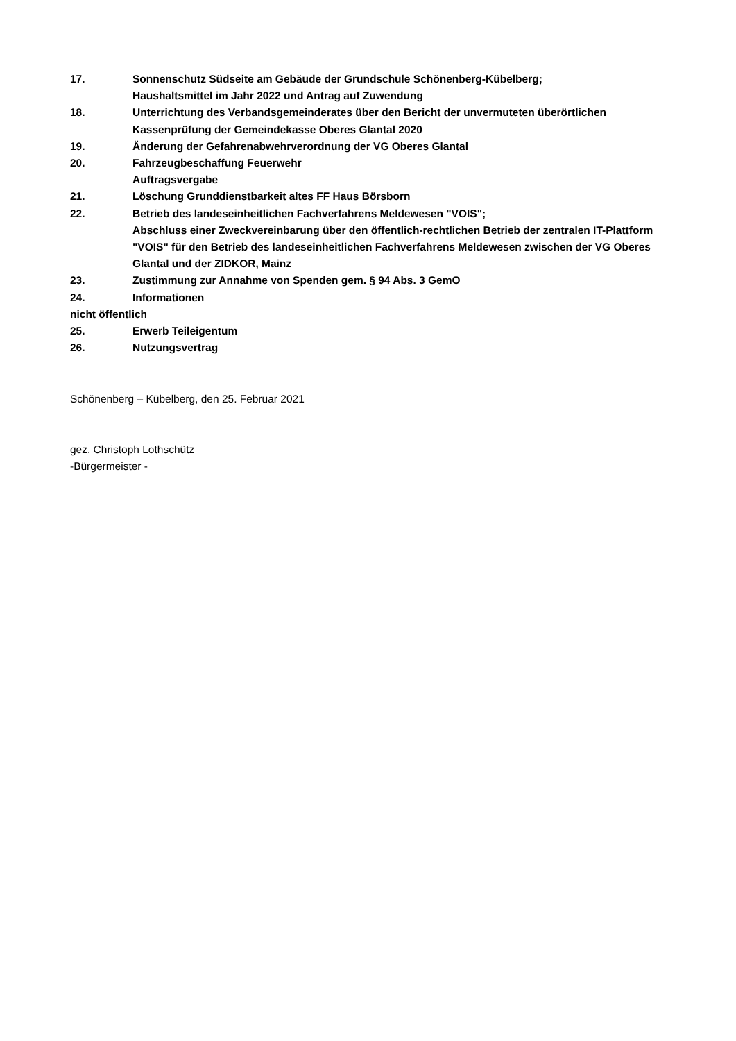17. Sonnenschutz Südseite am Gebäude der Grundschule Schönenberg-Kübelberg;
Haushaltsmittel im Jahr 2022 und Antrag auf Zuwendung
18. Unterrichtung des Verbandsgemeinderates über den Bericht der unvermuteten überörtlichen Kassenprüfung der Gemeindekasse Oberes Glantal 2020
19. Änderung der Gefahrenabwehrverordnung der VG Oberes Glantal
20. Fahrzeugbeschaffung Feuerwehr
Auftragsvergabe
21. Löschung Grunddienstbarkeit altes FF Haus Börsborn
22. Betrieb des landeseinheitlichen Fachverfahrens Meldewesen "VOIS";
Abschluss einer Zweckvereinbarung über den öffentlich-rechtlichen Betrieb der zentralen IT-Plattform "VOIS" für den Betrieb des landeseinheitlichen Fachverfahrens Meldewesen zwischen der VG Oberes Glantal und der ZIDKOR, Mainz
23. Zustimmung zur Annahme von Spenden gem. § 94 Abs. 3 GemO
24. Informationen
nicht öffentlich
25. Erwerb Teileigentum
26. Nutzungsvertrag
Schönenberg – Kübelberg, den 25. Februar 2021
gez. Christoph Lothschütz
-Bürgermeister -